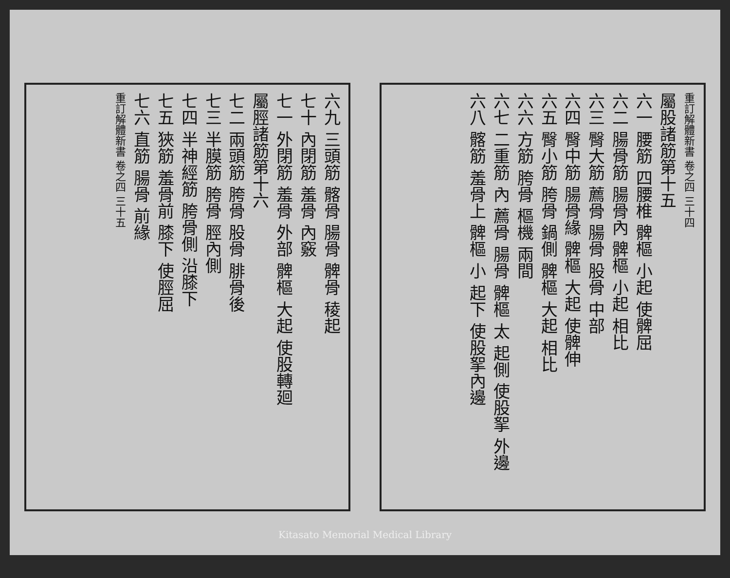六九 三頭筋 髂骨 腸骨 髀骨 稜起
七十 內閉筋 羞骨 內竅
七一 外閉筋 羞骨 外部 髀樞 大起 使股轉廻
屬脛諸筋第十六
七二 兩頭筋 胯骨 股骨 腓骨後
七三 半膜筋 胯骨 脛內側
七四 半神經筋 胯骨側 沿膝下
七五 狹筋 羞骨前 膝下 使脛屈
七六 直筋 腸骨 前緣
重訂解體新書 卷之四 三十五
重訂解體新書 卷之四 三十四
屬股諸筋第十五
六一 腰筋 四腰椎 髀樞 小起 使髀屈
六二 腸骨筋 腸骨內 髀樞 小起 相比
六三 臀大筋 薦骨 腸骨 股骨 中部
六四 臀中筋 腸骨緣 髀樞 大起 使髀伸
六五 臀小筋 胯骨 鍋側 髀樞 大起 相比
六六 方筋 胯骨 樞機 兩間
六七 二重筋 內 薦骨 腸骨 髀樞 太 起側 使股挐 外邊
六八 髂筋 羞骨上 髀樞 小 起下 使股挐內邊
Kitasato Memorial Medical Library